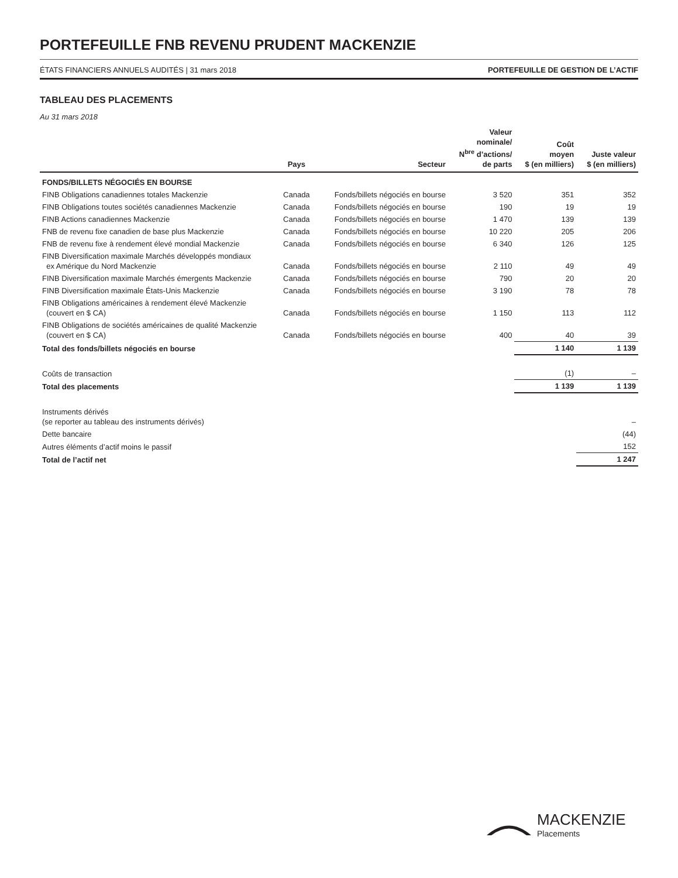PORTEFEUILLE FNB REVENU PRUDENT MACKENZIE
ÉTATS FINANCIERS ANNUELS AUDITÉS | 31 mars 2018 PORTEFEUILLE DE GESTION DE L’ACTIF
TABLEAU DES PLACEMENTS
Au 31 mars 2018
| | Pays | Secteur | Valeur nominale/ N<sup>bre</sup> d’actions/ de parts | Coût moyen $ (en milliers) | Juste valeur $ (en milliers) |
| --- | --- | --- | --- | --- | --- |
| FONDS/BILLETS NÉGOCIÉS EN BOURSE | | | | | |
| FINB Obligations canadiennes totales Mackenzie | Canada | Fonds/billets négociés en bourse | 3 520 | 351 | 352 |
| FINB Obligations toutes sociétés canadiennes Mackenzie | Canada | Fonds/billets négociés en bourse | 190 | 19 | 19 |
| FINB Actions canadiennes Mackenzie | Canada | Fonds/billets négociés en bourse | 1 470 | 139 | 139 |
| FNB de revenu fixe canadien de base plus Mackenzie | Canada | Fonds/billets négociés en bourse | 10 220 | 205 | 206 |
| FNB de revenu fixe à rendement élevé mondial Mackenzie | Canada | Fonds/billets négociés en bourse | 6 340 | 126 | 125 |
| FINB Diversification maximale Marchés développés mondiaux ex Amérique du Nord Mackenzie | Canada | Fonds/billets négociés en bourse | 2 110 | 49 | 49 |
| FINB Diversification maximale Marchés émergents Mackenzie | Canada | Fonds/billets négociés en bourse | 790 | 20 | 20 |
| FINB Diversification maximale États-Unis Mackenzie | Canada | Fonds/billets négociés en bourse | 3 190 | 78 | 78 |
| FINB Obligations américaines à rendement élevé Mackenzie (couvert en $ CA) | Canada | Fonds/billets négociés en bourse | 1 150 | 113 | 112 |
| FINB Obligations de sociétés américaines de qualité Mackenzie (couvert en $ CA) | Canada | Fonds/billets négociés en bourse | 400 | 40 | 39 |
| Total des fonds/billets négociés en bourse | | | | 1 140 | 1 139 |
| Coûts de transaction | | | | (1) | – |
| Total des placements | | | | 1 139 | 1 139 |
| Instruments dérivés (se reporter au tableau des instruments dérivés) | | | | | – |
| Dette bancaire | | | | | (44) |
| Autres éléments d’actif moins le passif | | | | | 152 |
| Total de l’actif net | | | | | 1 247 |
MACKENZIE
Placements